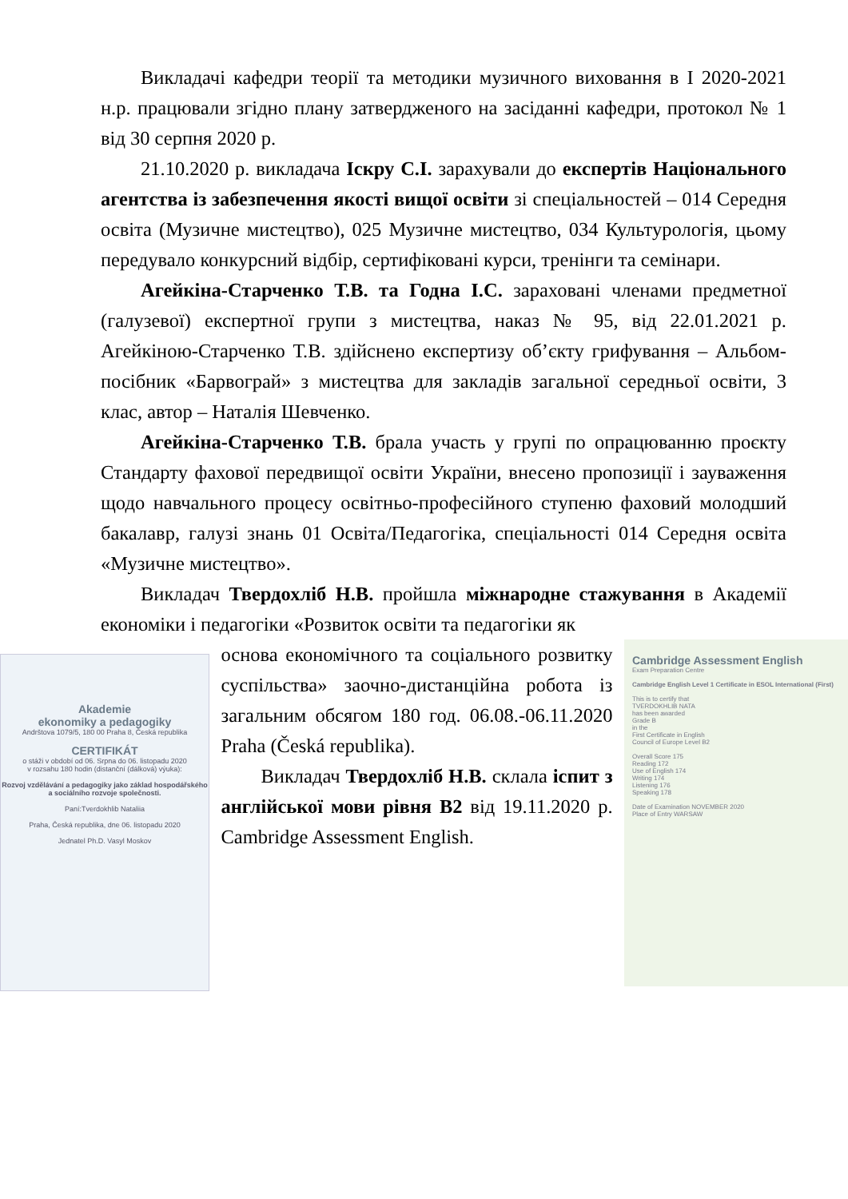Викладачі кафедри теорії та методики музичного виховання в І 2020-2021 н.р. працювали згідно плану затвердженого на засіданні кафедри, протокол № 1 від 30 серпня 2020 р.
21.10.2020 р. викладача Іскру С.І. зарахували до експертів Національного агентства із забезпечення якості вищої освіти зі спеціальностей – 014 Середня освіта (Музичне мистецтво), 025 Музичне мистецтво, 034 Культурологія, цьому передувало конкурсний відбір, сертифіковані курси, тренінги та семінари.
Агейкіна-Старченко Т.В. та Годна І.С. зараховані членами предметної (галузевої) експертної групи з мистецтва, наказ № 95, від 22.01.2021 р. Агейкіною-Старченко Т.В. здійснено експертизу об’єкту грифування – Альбом-посібник «Барвограй» з мистецтва для закладів загальної середньої освіти, 3 клас, автор – Наталія Шевченко.
Агейкіна-Старченко Т.В. брала участь у групі по опрацюванню проєкту Стандарту фахової передвищої освіти України, внесено пропозиції і зауваження щодо навчального процесу освітньо-професійного ступеню фаховий молодший бакалавр, галузі знань 01 Освіта/Педагогіка, спеціальності 014 Середня освіта «Музичне мистецтво».
Викладач Твердохліб Н.В. пройшла міжнародне стажування в Академії економіки і педагогіки «Розвиток освіти та педагогіки як
Akademie
ekonomiky a pedagogiky
Andrštova 1079/5, 180 00 Praha 8, Česká republika
CERTIFIKÁT
o stáži v období od 06. Srpna do 06. listopadu 2020
v rozsahu 180 hodin (distanční (dálková) výuka):
Rozvoj vzdělávání a pedagogiky jako základ hospodářského a sociálního rozvoje společnosti.
Paní:Tverdokhlib Nataliia
Praha, Česká republika, dne 06. listopadu 2020
Jednatel Ph.D. Vasyl Moskov
основа економічного та соціального розвитку суспільства» заочно-дистанційна робота із загальним обсягом 180 год. 06.08.-06.11.2020 Praha (Česká republika).
Викладач Твердохліб Н.В. склала іспит з англійської мови рівня В2 від 19.11.2020 р. Cambridge Assessment English.
Cambridge Assessment English
Exam Preparation Centre
Cambridge English Level 1 Certificate in ESOL International (First)
This is to certify that
TVERDOKHLIB NATA
has been awarded
Grade B
in the
First Certificate in English
Council of Europe Level B2
Overall Score 175
Reading 172
Use of English 174
Writing 174
Listening 176
Speaking 178
Date of Examination NOVEMBER 2020
Place of Entry WARSAW